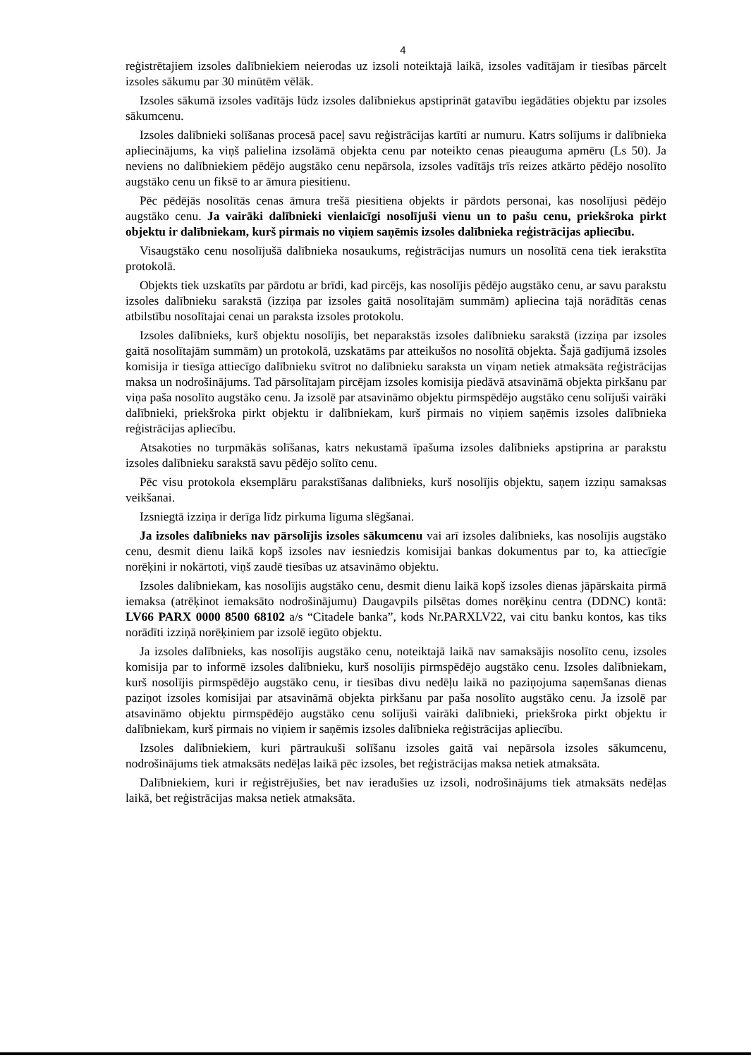4
reģistrētajiem izsoles dalībniekiem neierodas uz izsoli noteiktajā laikā, izsoles vadītājam ir tiesības pārcelt izsoles sākumu par 30 minūtēm vēlāk.
Izsoles sākumā izsoles vadītājs lūdz izsoles dalībniekus apstiprināt gatavību iegādāties objektu par izsoles sākumcenu.
Izsoles dalībnieki solīšanas procesā paceļ savu reģistrācijas kartīti ar numuru. Katrs solījums ir dalībnieka apliecinājums, ka viņš palielina izsolāmā objekta cenu par noteikto cenas pieauguma apmēru (Ls 50). Ja neviens no dalībniekiem pēdējo augstāko cenu nepārsola, izsoles vadītājs trīs reizes atkārto pēdējo nosolīto augstāko cenu un fiksē to ar āmura piesitienu.
Pēc pēdējās nosolītās cenas āmura trešā piesitiena objekts ir pārdots personai, kas nosolījusi pēdējo augstāko cenu. Ja vairāki dalībnieki vienlaicīgi nosolījuši vienu un to pašu cenu, priekšroka pirkt objektu ir dalībniekam, kurš pirmais no viņiem saņēmis izsoles dalībnieka reģistrācijas apliecību.
Visaugstāko cenu nosolījušā dalībnieka nosaukums, reģistrācijas numurs un nosolītā cena tiek ierakstīta protokolā.
Objekts tiek uzskatīts par pārdotu ar brīdi, kad pircējs, kas nosolījis pēdējo augstāko cenu, ar savu parakstu izsoles dalībnieku sarakstā (izziņa par izsoles gaitā nosolītajām summām) apliecina tajā norādītās cenas atbilstību nosolītajai cenai un paraksta izsoles protokolu.
Izsoles dalībnieks, kurš objektu nosolījis, bet neparakstās izsoles dalībnieku sarakstā (izziņa par izsoles gaitā nosolītajām summām) un protokolā, uzskatāms par atteikušos no nosolītā objekta. Šajā gadījumā izsoles komisija ir tiesīga attiecīgo dalībnieku svītrot no dalībnieku saraksta un viņam netiek atmaksāta reģistrācijas maksa un nodrošinājums. Tad pārsolītajam pircējam izsoles komisija piedāvā atsavināmā objekta pirkšanu par viņa paša nosolīto augstāko cenu. Ja izsolē par atsavināmo objektu pirmspēdējo augstāko cenu solījuši vairāki dalībnieki, priekšroka pirkt objektu ir dalībniekam, kurš pirmais no viņiem saņēmis izsoles dalībnieka reģistrācijas apliecību.
Atsakoties no turpmākās solīšanas, katrs nekustamā īpašuma izsoles dalībnieks apstiprina ar parakstu izsoles dalībnieku sarakstā savu pēdējo solīto cenu.
Pēc visu protokola eksemplāru parakstīšanas dalībnieks, kurš nosolījis objektu, saņem izziņu samaksas veikšanai.
Izsniegtā izziņa ir derīga līdz pirkuma līguma slēgšanai.
Ja izsoles dalībnieks nav pārsolījis izsoles sākumcenu vai arī izsoles dalībnieks, kas nosolījis augstāko cenu, desmit dienu laikā kopš izsoles nav iesniedzis komisijai bankas dokumentus par to, ka attiecīgie norēķini ir nokārtoti, viņš zaudē tiesības uz atsavināmo objektu.
Izsoles dalībniekam, kas nosolījis augstāko cenu, desmit dienu laikā kopš izsoles dienas jāpārskaita pirmā iemaksa (atrēķinot iemaksāto nodrošinājumu) Daugavpils pilsētas domes norēķinu centra (DDNC) kontā: LV66 PARX 0000 8500 68102 a/s “Citadele banka”, kods Nr.PARXLV22, vai citu banku kontos, kas tiks norādīti izziņā norēķiniem par izsolē iegūto objektu.
Ja izsoles dalībnieks, kas nosolījis augstāko cenu, noteiktajā laikā nav samaksājis nosolīto cenu, izsoles komisija par to informē izsoles dalībnieku, kurš nosolījis pirmspēdējo augstāko cenu. Izsoles dalībniekam, kurš nosolījis pirmspēdējo augstāko cenu, ir tiesības divu nedēļu laikā no paziņojuma saņemšanas dienas paziņot izsoles komisijai par atsavināmā objekta pirkšanu par paša nosolīto augstāko cenu. Ja izsolē par atsavināmo objektu pirmspēdējo augstāko cenu solījuši vairāki dalībnieki, priekšroka pirkt objektu ir dalībniekam, kurš pirmais no viņiem ir saņēmis izsoles dalībnieka reģistrācijas apliecību.
Izsoles dalībniekiem, kuri pārtraukuši solīšanu izsoles gaitā vai nepārsola izsoles sākumcenu, nodrošinājums tiek atmaksāts nedēļas laikā pēc izsoles, bet reģistrācijas maksa netiek atmaksāta.
Dalībniekiem, kuri ir reģistrējušies, bet nav ieradušies uz izsoli, nodrošinājums tiek atmaksāts nedēļas laikā, bet reģistrācijas maksa netiek atmaksāta.